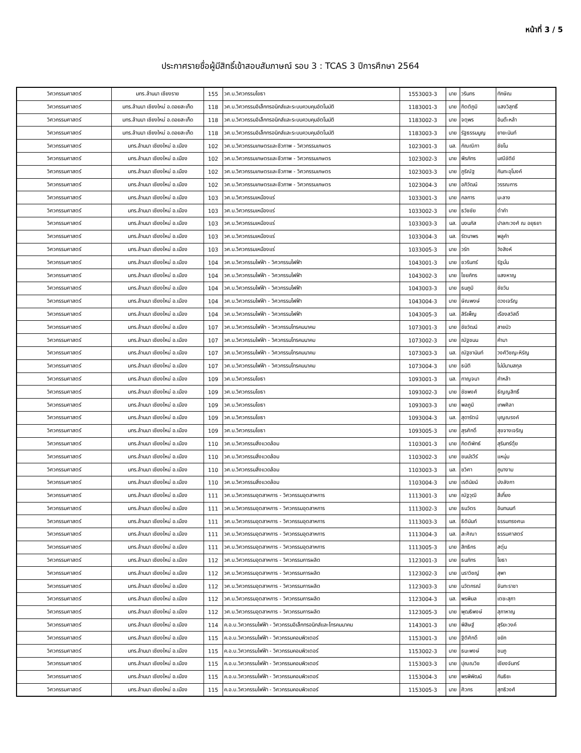หน้าที่ 3 / 5
ประกาศรายชื่อผู้มีสิทธิ์เข้าสอบสัมภาษณ์ รอบ 3 : TCAS 3 ปีการศึกษา 2564
| วิศวกรรมศาสตร์ | มทร.ล้านนา เชียงราย | 155 | วศ.บ.วิศวกรรมโยธา | 1553003-3 | นาย | วรินทร | ทักษิณ |
| วิศวกรรมศาสตร์ | มทร.ล้านนา เชียงใหม่ อ.ดอยสะเก็ด | 118 | วศ.บ.วิศวกรรมอิเล็กทรอนิกส์และระบบควบคุมอัตโนมัติ | 1183001-3 | นาย | กิตติภูมิ | แสงวิสุทธิ์ |
| วิศวกรรมศาสตร์ | มทร.ล้านนา เชียงใหม่ อ.ดอยสะเก็ด | 118 | วศ.บ.วิศวกรรมอิเล็กทรอนิกส์และระบบควบคุมอัตโนมัติ | 1183002-3 | นาย | จตุพร | อินต๊ะหล้า |
| วิศวกรรมศาสตร์ | มทร.ล้านนา เชียงใหม่ อ.ดอยสะเก็ด | 118 | วศ.บ.วิศวกรรมอิเล็กทรอนิกส์และระบบควบคุมอัตโนมัติ | 1183003-3 | นาย | รัฐธรรมนูญ | ยายะนันท์ |
| วิศวกรรมศาสตร์ | มทร.ล้านนา เชียงใหม่ อ.เมือง | 102 | วศ.บ.วิศวกรรมเกษตรและชีวภาพ - วิศวกรรมเกษตร | 1023001-3 | นส. | กัณณิกา | ชัยโน |
| วิศวกรรมศาสตร์ | มทร.ล้านนา เชียงใหม่ อ.เมือง | 102 | วศ.บ.วิศวกรรมเกษตรและชีวภาพ - วิศวกรรมเกษตร | 1023002-3 | นาย | พีรภัทร | มณีขัติย์ |
| วิศวกรรมศาสตร์ | มทร.ล้านนา เชียงใหม่ อ.เมือง | 102 | วศ.บ.วิศวกรรมเกษตรและชีวภาพ - วิศวกรรมเกษตร | 1023003-3 | นาย | ภูริณัฐ | กันทะอุโมงค์ |
| วิศวกรรมศาสตร์ | มทร.ล้านนา เชียงใหม่ อ.เมือง | 102 | วศ.บ.วิศวกรรมเกษตรและชีวภาพ - วิศวกรรมเกษตร | 1023004-3 | นาย | อภิวัฒน์ | วรรณการ |
| วิศวกรรมศาสตร์ | มทร.ล้านนา เชียงใหม่ อ.เมือง | 103 | วศ.บ.วิศวกรรมเหมืองแร่ | 1033001-3 | นาย | กลการ | มะลาง |
| วิศวกรรมศาสตร์ | มทร.ล้านนา เชียงใหม่ อ.เมือง | 103 | วศ.บ.วิศวกรรมเหมืองแร่ | 1033002-3 | นาย | ธวัชชัย | ต๋าคำ |
| วิศวกรรมศาสตร์ | มทร.ล้านนา เชียงใหม่ อ.เมือง | 103 | วศ.บ.วิศวกรรมเหมืองแร่ | 1033003-3 | นส. | นงนภัส | ปาลกะวงศ์ ณ อยุธยา |
| วิศวกรรมศาสตร์ | มทร.ล้านนา เชียงใหม่ อ.เมือง | 103 | วศ.บ.วิศวกรรมเหมืองแร่ | 1033004-3 | นส. | รัตนาพร | พลูคำ |
| วิศวกรรมศาสตร์ | มทร.ล้านนา เชียงใหม่ อ.เมือง | 103 | วศ.บ.วิศวกรรมเหมืองแร่ | 1033005-3 | นาย | วรัท | วังสิงห์ |
| วิศวกรรมศาสตร์ | มทร.ล้านนา เชียงใหม่ อ.เมือง | 104 | วศ.บ.วิศวกรรมไฟฟ้า - วิศวกรรมไฟฟ้า | 1043001-3 | นาย | ชวรินทร์ | รัฐมั่น |
| วิศวกรรมศาสตร์ | มทร.ล้านนา เชียงใหม่ อ.เมือง | 104 | วศ.บ.วิศวกรรมไฟฟ้า - วิศวกรรมไฟฟ้า | 1043002-3 | นาย | ไชยภัทร | แสงหาญ |
| วิศวกรรมศาสตร์ | มทร.ล้านนา เชียงใหม่ อ.เมือง | 104 | วศ.บ.วิศวกรรมไฟฟ้า - วิศวกรรมไฟฟ้า | 1043003-3 | นาย | ธนภูมิ | ชัยวัน |
| วิศวกรรมศาสตร์ | มทร.ล้านนา เชียงใหม่ อ.เมือง | 104 | วศ.บ.วิศวกรรมไฟฟ้า - วิศวกรรมไฟฟ้า | 1043004-3 | นาย | ษิณพงษ์ | ดวงเจริญ |
| วิศวกรรมศาสตร์ | มทร.ล้านนา เชียงใหม่ อ.เมือง | 104 | วศ.บ.วิศวกรรมไฟฟ้า - วิศวกรรมไฟฟ้า | 1043005-3 | นส. | สิริเพ็ญ | เรืองสวัสดิ์ |
| วิศวกรรมศาสตร์ | มทร.ล้านนา เชียงใหม่ อ.เมือง | 107 | วศ.บ.วิศวกรรมไฟฟ้า - วิศวกรรมโทรคมนาคม | 1073001-3 | นาย | ชัยวัฒน์ | สายบัว |
| วิศวกรรมศาสตร์ | มทร.ล้านนา เชียงใหม่ อ.เมือง | 107 | วศ.บ.วิศวกรรมไฟฟ้า - วิศวกรรมโทรคมนาคม | 1073002-3 | นาย | ณัฐชนน | คำมา |
| วิศวกรรมศาสตร์ | มทร.ล้านนา เชียงใหม่ อ.เมือง | 107 | วศ.บ.วิศวกรรมไฟฟ้า - วิศวกรรมโทรคมนาคม | 1073003-3 | นส. | ณัฐชานันท์ | วงศ์วิชญะหิรัญ |
| วิศวกรรมศาสตร์ | มทร.ล้านนา เชียงใหม่ อ.เมือง | 107 | วศ.บ.วิศวกรรมไฟฟ้า - วิศวกรรมโทรคมนาคม | 1073004-3 | นาย | ธนัติ | ไม่มีนามสกุล |
| วิศวกรรมศาสตร์ | มทร.ล้านนา เชียงใหม่ อ.เมือง | 109 | วศ.บ.วิศวกรรมโยธา | 1093001-3 | นส. | กาญจนา | คำหล้า |
| วิศวกรรมศาสตร์ | มทร.ล้านนา เชียงใหม่ อ.เมือง | 109 | วศ.บ.วิศวกรรมโยธา | 1093002-3 | นาย | ชัชพงศ์ | ธัญญสิทธิ์ |
| วิศวกรรมศาสตร์ | มทร.ล้านนา เชียงใหม่ อ.เมือง | 109 | วศ.บ.วิศวกรรมโยธา | 1093003-3 | นาย | พลภูมิ | เทพศิลา |
| วิศวกรรมศาสตร์ | มทร.ล้านนา เชียงใหม่ อ.เมือง | 109 | วศ.บ.วิศวกรรมโยธา | 1093004-3 | นส. | สุดารัตน์ | บุญณรงค์ |
| วิศวกรรมศาสตร์ | มทร.ล้านนา เชียงใหม่ อ.เมือง | 109 | วศ.บ.วิศวกรรมโยธา | 1093005-3 | นาย | สุรศักดิ์ | สุขจางเจริญ |
| วิศวกรรมศาสตร์ | มทร.ล้านนา เชียงใหม่ อ.เมือง | 110 | วศ.บ.วิศวกรรมสิ่งแวดล้อม | 1103001-3 | นาย | กิตติพัทธ์ | สุรินทร์ตุ้ย |
| วิศวกรรมศาสตร์ | มทร.ล้านนา เชียงใหม่ อ.เมือง | 110 | วศ.บ.วิศวกรรมสิ่งแวดล้อม | 1103002-3 | นาย | ชนม์รวีร์ | แหนุ่ม |
| วิศวกรรมศาสตร์ | มทร.ล้านนา เชียงใหม่ อ.เมือง | 110 | วศ.บ.วิศวกรรมสิ่งแวดล้อม | 1103003-3 | นส. | ชวิศา | ภูนางาม |
| วิศวกรรมศาสตร์ | มทร.ล้านนา เชียงใหม่ อ.เมือง | 110 | วศ.บ.วิศวกรรมสิ่งแวดล้อม | 1103004-3 | นาย | เรตินัยน์ | ปงลังกา |
| วิศวกรรมศาสตร์ | มทร.ล้านนา เชียงใหม่ อ.เมือง | 111 | วศ.บ.วิศวกรรมอุตสาหการ - วิศวกรรมอุตสาหการ | 1113001-3 | นาย | ณัฐวุฒิ | สีเกี๋ยง |
| วิศวกรรมศาสตร์ | มทร.ล้านนา เชียงใหม่ อ.เมือง | 111 | วศ.บ.วิศวกรรมอุตสาหการ - วิศวกรรมอุตสาหการ | 1113002-3 | นาย | ธนวัตร | อินทนนท์ |
| วิศวกรรมศาสตร์ | มทร.ล้านนา เชียงใหม่ อ.เมือง | 111 | วศ.บ.วิศวกรรมอุตสาหการ - วิศวกรรมอุตสาหการ | 1113003-3 | นส. | ธิตินันท์ | ธรรมทรงศนะ |
| วิศวกรรมศาสตร์ | มทร.ล้านนา เชียงใหม่ อ.เมือง | 111 | วศ.บ.วิศวกรรมอุตสาหการ - วิศวกรรมอุตสาหการ | 1113004-3 | นส. | สะศิณา | ธรรมศาสตร์ |
| วิศวกรรมศาสตร์ | มทร.ล้านนา เชียงใหม่ อ.เมือง | 111 | วศ.บ.วิศวกรรมอุตสาหการ - วิศวกรรมอุตสาหการ | 1113005-3 | นาย | สิทธิกร | สตุ่น |
| วิศวกรรมศาสตร์ | มทร.ล้านนา เชียงใหม่ อ.เมือง | 112 | วศ.บ.วิศวกรรมอุตสาหการ - วิศวกรรมการผลิต | 1123001-3 | นาย | ธนภัทร | โยธา |
| วิศวกรรมศาสตร์ | มทร.ล้านนา เชียงใหม่ อ.เมือง | 112 | วศ.บ.วิศวกรรมอุตสาหการ - วิศวกรรมการผลิต | 1123002-3 | นาย | นราวิชญ์ | สุพา |
| วิศวกรรมศาสตร์ | มทร.ล้านนา เชียงใหม่ อ.เมือง | 112 | วศ.บ.วิศวกรรมอุตสาหการ - วิศวกรรมการผลิต | 1123003-3 | นาย | นวัตกรณ์ | จันทะราชา |
| วิศวกรรมศาสตร์ | มทร.ล้านนา เชียงใหม่ อ.เมือง | 112 | วศ.บ.วิศวกรรมอุตสาหการ - วิศวกรรมการผลิต | 1123004-3 | นส. | พรพิมล | เตชะสุภา |
| วิศวกรรมศาสตร์ | มทร.ล้านนา เชียงใหม่ อ.เมือง | 112 | วศ.บ.วิศวกรรมอุตสาหการ - วิศวกรรมการผลิต | 1123005-3 | นาย | พุฒธิพงษ์ | สุภาหาญ |
| วิศวกรรมศาสตร์ | มทร.ล้านนา เชียงใหม่ อ.เมือง | 114 | ค.อ.บ.วิศวกรรมไฟฟ้า - วิศวกรรมอิเล็กทรอนิกส์และโทรคมนาคม | 1143001-3 | นาย | พิสิษฐ์ | สุริยะวงค์ |
| วิศวกรรมศาสตร์ | มทร.ล้านนา เชียงใหม่ อ.เมือง | 115 | ค.อ.บ.วิศวกรรมไฟฟ้า - วิศวกรรมคอมพิวเตอร์ | 1153001-3 | นาย | ฐิติศักดิ์ | ขยัก |
| วิศวกรรมศาสตร์ | มทร.ล้านนา เชียงใหม่ อ.เมือง | 115 | ค.อ.บ.วิศวกรรมไฟฟ้า - วิศวกรรมคอมพิวเตอร์ | 1153002-3 | นาย | ธนะพงษ์ | ชมภู |
| วิศวกรรมศาสตร์ | มทร.ล้านนา เชียงใหม่ อ.เมือง | 115 | ค.อ.บ.วิศวกรรมไฟฟ้า - วิศวกรรมคอมพิวเตอร์ | 1153003-3 | นาย | ปุณณวิช | เชียงจันทร์ |
| วิศวกรรมศาสตร์ | มทร.ล้านนา เชียงใหม่ อ.เมือง | 115 | ค.อ.บ.วิศวกรรมไฟฟ้า - วิศวกรรมคอมพิวเตอร์ | 1153004-3 | นาย | พรพิพัฒน์ | กันธิยะ |
| วิศวกรรมศาสตร์ | มทร.ล้านนา เชียงใหม่ อ.เมือง | 115 | ค.อ.บ.วิศวกรรมไฟฟ้า - วิศวกรรมคอมพิวเตอร์ | 1153005-3 | นาย | ศิวกร | สุทธิวงศ์ |